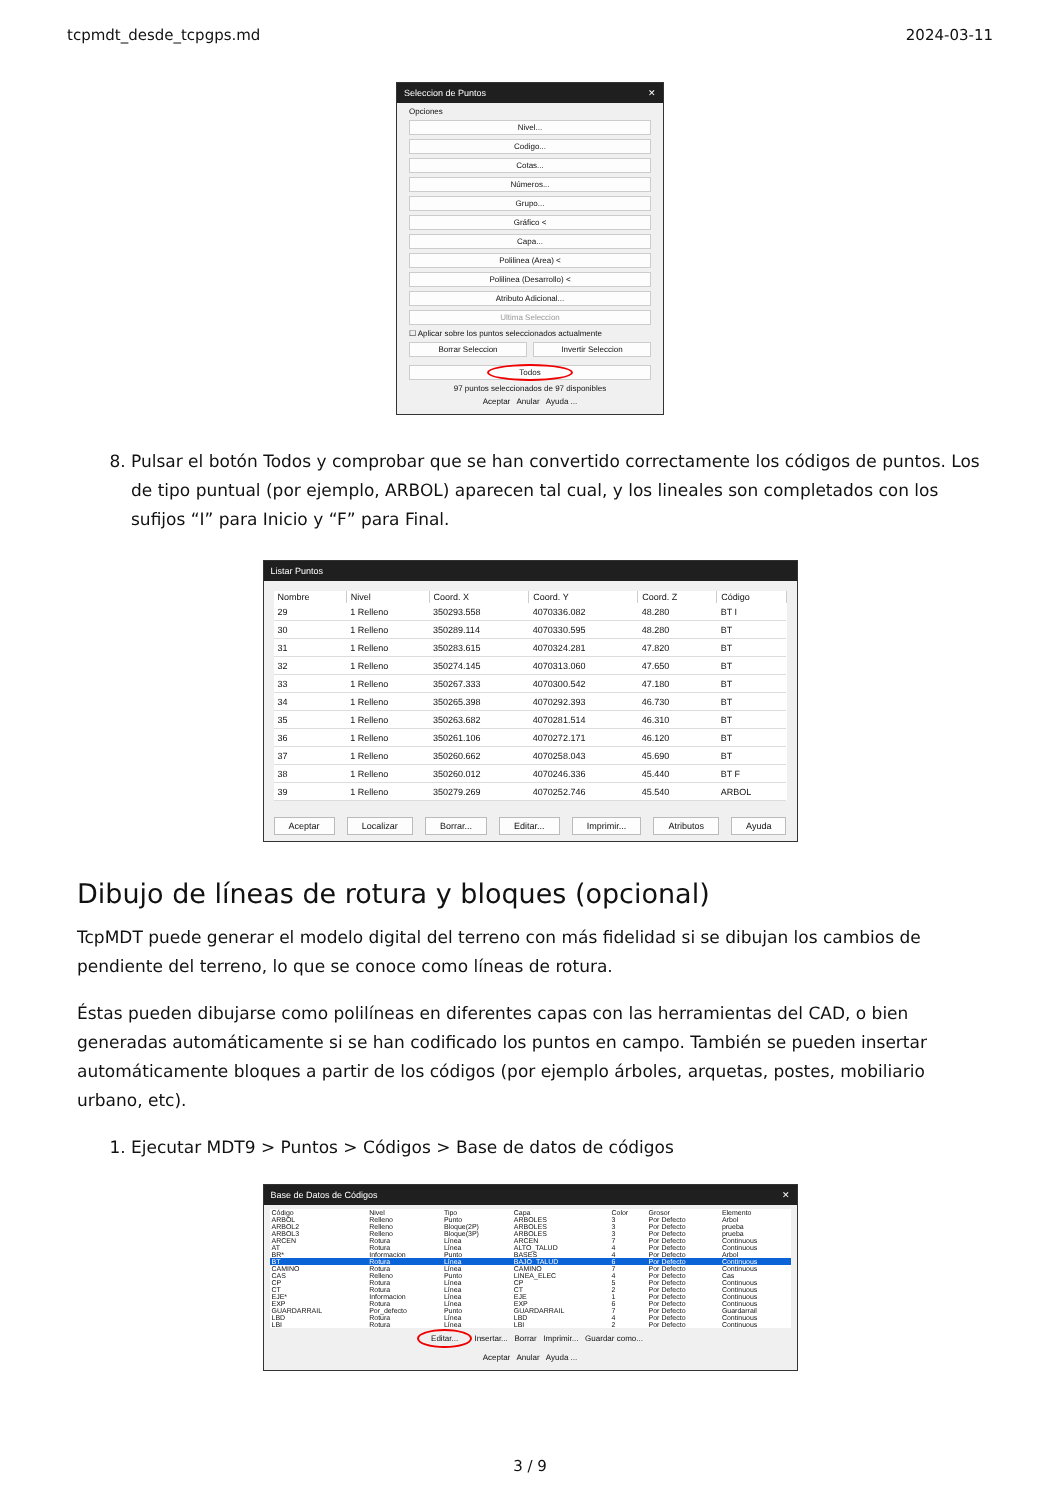tcpmdt_desde_tcpgps.md 2024-03-11
Seleccion de Puntos ✕
Opciones
Nivel...
Codigo...
Cotas...
Números...
Grupo...
Gráfico <
Capa...
Polilinea (Area) <
Polilinea (Desarrollo) <
Atributo Adicional...
Ultima Seleccion
☐ Aplicar sobre los puntos seleccionados actualmente
Borrar Seleccion Invertir Seleccion
Todos
97 puntos seleccionados de 97 disponibles
Aceptar Anular Ayuda ...
8. Pulsar el botón Todos y comprobar que se han convertido correctamente los códigos de puntos. Los de tipo puntual (por ejemplo, ARBOL) aparecen tal cual, y los lineales son completados con los sufijos “I” para Inicio y “F” para Final.
Listar Puntos
| Nombre | Nivel | Coord. X | Coord. Y | Coord. Z | Código |
| --- | --- | --- | --- | --- | --- |
| 29 | 1 Relleno | 350293.558 | 4070336.082 | 48.280 | BT I |
| 30 | 1 Relleno | 350289.114 | 4070330.595 | 48.280 | BT |
| 31 | 1 Relleno | 350283.615 | 4070324.281 | 47.820 | BT |
| 32 | 1 Relleno | 350274.145 | 4070313.060 | 47.650 | BT |
| 33 | 1 Relleno | 350267.333 | 4070300.542 | 47.180 | BT |
| 34 | 1 Relleno | 350265.398 | 4070292.393 | 46.730 | BT |
| 35 | 1 Relleno | 350263.682 | 4070281.514 | 46.310 | BT |
| 36 | 1 Relleno | 350261.106 | 4070272.171 | 46.120 | BT |
| 37 | 1 Relleno | 350260.662 | 4070258.043 | 45.690 | BT |
| 38 | 1 Relleno | 350260.012 | 4070246.336 | 45.440 | BT F |
| 39 | 1 Relleno | 350279.269 | 4070252.746 | 45.540 | ARBOL |
Aceptar Localizar Borrar... Editar... Imprimir... Atributos Ayuda
Dibujo de líneas de rotura y bloques (opcional)
TcpMDT puede generar el modelo digital del terreno con más fidelidad si se dibujan los cambios de pendiente del terreno, lo que se conoce como líneas de rotura.
Éstas pueden dibujarse como polilíneas en diferentes capas con las herramientas del CAD, o bien generadas automáticamente si se han codificado los puntos en campo. También se pueden insertar automáticamente bloques a partir de los códigos (por ejemplo árboles, arquetas, postes, mobiliario urbano, etc).
1. Ejecutar MDT9 > Puntos > Códigos > Base de datos de códigos
Base de Datos de Códigos ✕
| Código | Nivel | Tipo | Capa | Color | Grosor | Elemento |
| --- | --- | --- | --- | --- | --- | --- |
| ARBOL | Relleno | Punto | ARBOLES | 3 | Por Defecto | Arbol |
| ARBOL2 | Relleno | Bloque(2P) | ARBOLES | 3 | Por Defecto | prueba |
| ARBOL3 | Relleno | Bloque(3P) | ARBOLES | 3 | Por Defecto | prueba |
| ARCEN | Rotura | Línea | ARCEN | 7 | Por Defecto | Continuous |
| AT | Rotura | Línea | ALTO_TALUD | 4 | Por Defecto | Continuous |
| BR* | Informacion | Punto | BASES | 4 | Por Defecto | Arbol |
| BT | Rotura | Línea | BAJO_TALUD | 6 | Por Defecto | Continuous |
| CAMINO | Rotura | Línea | CAMINO | 7 | Por Defecto | Continuous |
| CAS | Relleno | Punto | LINEA_ELEC | 4 | Por Defecto | Cas |
| CP | Rotura | Línea | CP | 5 | Por Defecto | Continuous |
| CT | Rotura | Línea | CT | 2 | Por Defecto | Continuous |
| EJE* | Informacion | Línea | EJE | 1 | Por Defecto | Continuous |
| EXP | Rotura | Línea | EXP | 6 | Por Defecto | Continuous |
| GUARDARRAIL | Por_defecto | Punto | GUARDARRAIL | 7 | Por Defecto | Guardarrail |
| LBD | Rotura | Línea | LBD | 4 | Por Defecto | Continuous |
| LBI | Rotura | Línea | LBI | 2 | Por Defecto | Continuous |
Editar... Insertar... Borrar Imprimir... Guardar como...
Aceptar Anular Ayuda ...
3 / 9